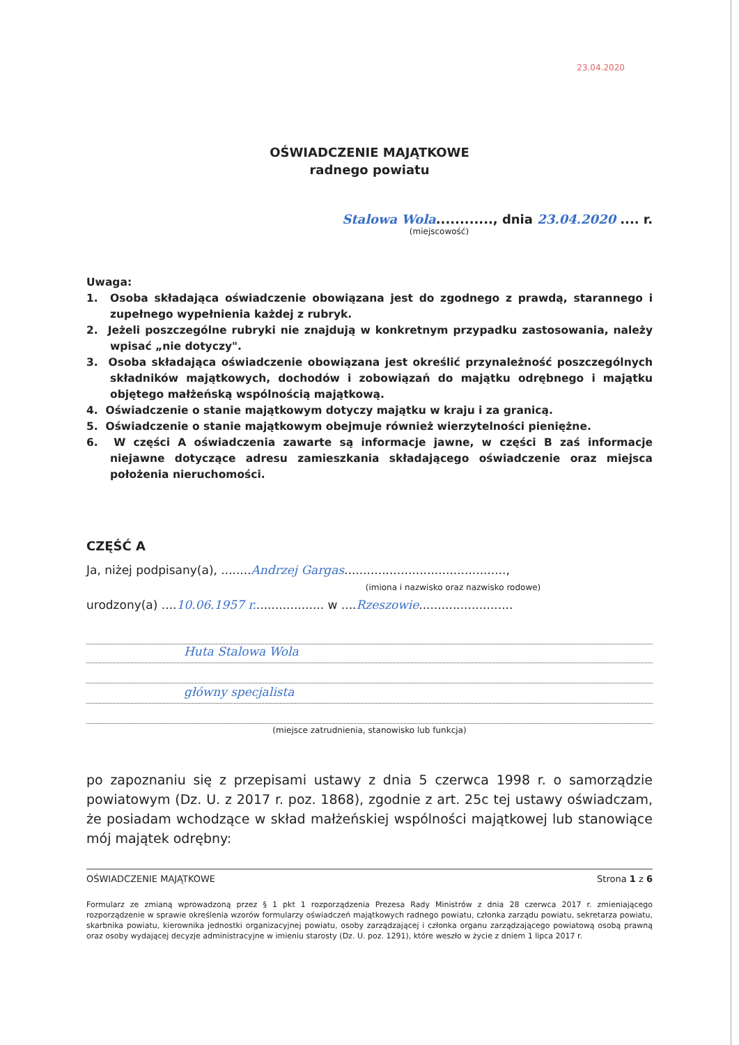23.04.2020
OŚWIADCZENIE MAJĄTKOWE
radnego powiatu
Stalowa Wola............, dnia 23.04.2020 .... r.
(miejscowość)
Uwaga:
1. Osoba składająca oświadczenie obowiązana jest do zgodnego z prawdą, starannego i zupełnego wypełnienia każdej z rubryk.
2. Jeżeli poszczególne rubryki nie znajdują w konkretnym przypadku zastosowania, należy wpisać „nie dotyczy".
3. Osoba składająca oświadczenie obowiązana jest określić przynależność poszczególnych składników majątkowych, dochodów i zobowiązań do majątku odrębnego i majątku objętego małżeńską wspólnością majątkową.
4. Oświadczenie o stanie majątkowym dotyczy majątku w kraju i za granicą.
5. Oświadczenie o stanie majątkowym obejmuje również wierzytelności pieniężne.
6. W części A oświadczenia zawarte są informacje jawne, w części B zaś informacje niejawne dotyczące adresu zamieszkania składającego oświadczenie oraz miejsca położenia nieruchomości.
CZĘŚĆ A
Ja, niżej podpisany(a), ........Andrzej Gargas...........................................,
(imiona i nazwisko oraz nazwisko rodowe)
urodzony(a) ....10.06.1957 r................... w ....Rzeszowie.........................
Huta Stalowa Wola
główny specjalista
(miejsce zatrudnienia, stanowisko lub funkcja)
po zapoznaniu się z przepisami ustawy z dnia 5 czerwca 1998 r. o samorządzie powiatowym (Dz. U. z 2017 r. poz. 1868), zgodnie z art. 25c tej ustawy oświadczam, że posiadam wchodzące w skład małżeńskiej wspólności majątkowej lub stanowiące mój majątek odrębny:
OŚWIADCZENIE MAJĄTKOWE Strona 1 z 6
Formularz ze zmianą wprowadzoną przez § 1 pkt 1 rozporządzenia Prezesa Rady Ministrów z dnia 28 czerwca 2017 r. zmieniającego rozporządzenie w sprawie określenia wzorów formularzy oświadczeń majątkowych radnego powiatu, członka zarządu powiatu, sekretarza powiatu, skarbnika powiatu, kierownika jednostki organizacyjnej powiatu, osoby zarządzającej i członka organu zarządzającego powiatową osobą prawną oraz osoby wydającej decyzje administracyjne w imieniu starosty (Dz. U. poz. 1291), które weszło w życie z dniem 1 lipca 2017 r.